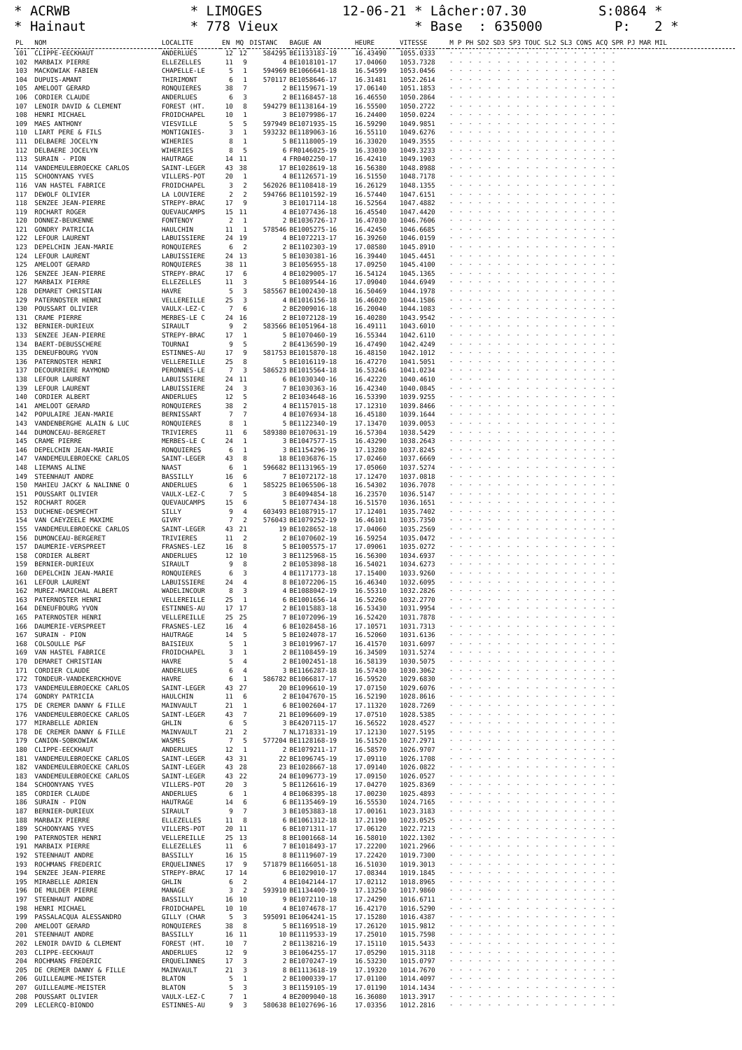* ACRWB * LIMOGES 12-06-21 * Lâcher:07.30 S:0864 * * Hainaut * 778 Vieux * Base : 635000 P: 2 *
| PL | NOM | LOCALITE | EN | MQ | DISTANC | BAGUE AN | HEURE | VITESSE | M P PH SD2 SD3 SP3 TOUC SL2 SL3 CONS ACQ SPR PJ MAR MIL |
| --- | --- | --- | --- | --- | --- | --- | --- | --- | --- |
| 101 | CLIPPE-EECKHAUT | ANDERLUES | 12 | 12 | 584295 | BE1133183-19 | 16.43490 | 1055.0333 | - - - - - - - - - - - - - - - - - - |
| 102 | MARBAIX PIERRE | ELLEZELLES | 11 | 9 | 4 | BE1018101-17 | 17.04060 | 1053.7328 | - - - - - - - - - - - - - - - - - - |
| 103 | MACKOWIAK FABIEN | CHAPELLE-LE | 5 | 1 | 594969 | BE1066641-18 | 16.54599 | 1053.0456 | - - - - - - - - - - - - - - - - - - |
| 104 | DUPUIS-AMANT | THIRIMONT | 6 | 1 | 570117 | BE1058646-17 | 16.31481 | 1052.2614 | - - - - - - - - - - - - - - - - - - |
| 105 | AMELOOT GERARD | RONQUIERES | 38 | 7 | 2 | BE1159671-19 | 17.06140 | 1051.1853 | - - - - - - - - - - - - - - - - - - |
| 106 | CORDIER CLAUDE | ANDERLUES | 6 | 3 | 2 | BE1168457-18 | 16.46550 | 1050.2864 | - - - - - - - - - - - - - - - - - - |
| 107 | LENOIR DAVID & CLEMENT | FOREST (HT. | 10 | 8 | 594279 | BE1138164-19 | 16.55500 | 1050.2722 | - - - - - - - - - - - - - - - - - - |
| 108 | HENRI MICHAEL | FROIDCHAPEL | 10 | 1 | 3 | BE1079986-17 | 16.24400 | 1050.0224 | - - - - - - - - - - - - - - - - - - |
| 109 | MAES ANTHONY | VIESVILLE | 5 | 5 | 597949 | BE1071935-15 | 16.59290 | 1049.9851 | - - - - - - - - - - - - - - - - - - |
| 110 | LIART PERE & FILS | MONTIGNIES- | 3 | 1 | 593232 | BE1189063-16 | 16.55110 | 1049.6276 | - - - - - - - - - - - - - - - - - - |
| 111 | DELBAERE JOCELYN | WIHERIES | 8 | 1 | 5 | BE1118005-19 | 16.33020 | 1049.3555 | - - - - - - - - - - - - - - - - - - |
| 112 | DELBAERE JOCELYN | WIHERIES | 8 | 5 | 6 | FR0146025-19 | 16.33030 | 1049.3233 | - - - - - - - - - - - - - - - - - - |
| 113 | SURAIN - PION | HAUTRAGE | 14 | 11 | 4 | FR0402250-17 | 16.42410 | 1049.1903 | - - - - - - - - - - - - - - - - - - |
| 114 | VANDEMEULEBROECKE CARLOS | SAINT-LEGER | 43 | 38 | 17 | BE1028619-18 | 16.56380 | 1048.8988 | - - - - - - - - - - - - - - - - - - |
| 115 | SCHOONYANS YVES | VILLERS-POT | 20 | 1 | 4 | BE1126571-19 | 16.51550 | 1048.7178 | - - - - - - - - - - - - - - - - - - |
| 116 | VAN HASTEL FABRICE | FROIDCHAPEL | 3 | 2 | 562026 | BE1108418-19 | 16.26129 | 1048.1355 | - - - - - - - - - - - - - - - - - - |
| 117 | DEWOLF OLIVIER | LA LOUVIERE | 2 | 2 | 594766 | BE1101592-19 | 16.57440 | 1047.6151 | - - - - - - - - - - - - - - - - - - |
| 118 | SENZEE JEAN-PIERRE | STREPY-BRAC | 17 | 9 | 3 | BE1017114-18 | 16.52564 | 1047.4882 | - - - - - - - - - - - - - - - - - - |
| 119 | ROCHART ROGER | QUEVAUCAMPS | 15 | 11 | 4 | BE1077436-18 | 16.45540 | 1047.4420 | - - - - - - - - - - - - - - - - - - |
| 120 | DONNEZ-BEUKENNE | FONTENOY | 2 | 1 | 2 | BE1036726-17 | 16.47030 | 1046.7606 | - - - - - - - - - - - - - - - - - - |
| 121 | GONDRY PATRICIA | HAULCHIN | 11 | 1 | 578546 | BE1005275-16 | 16.42450 | 1046.6685 | - - - - - - - - - - - - - - - - - - |
| 122 | LEFOUR LAURENT | LABUISSIERE | 24 | 19 | 4 | BE1072213-17 | 16.39260 | 1046.0159 | - - - - - - - - - - - - - - - - - - |
| 123 | DEPELCHIN JEAN-MARIE | RONQUIERES | 6 | 2 | 2 | BE1102303-19 | 17.08580 | 1045.8910 | - - - - - - - - - - - - - - - - - - |
| 124 | LEFOUR LAURENT | LABUISSIERE | 24 | 13 | 5 | BE1030381-16 | 16.39440 | 1045.4451 | - - - - - - - - - - - - - - - - - - |
| 125 | AMELOOT GERARD | RONQUIERES | 38 | 11 | 3 | BE1056955-18 | 17.09250 | 1045.4100 | - - - - - - - - - - - - - - - - - - |
| 126 | SENZEE JEAN-PIERRE | STREPY-BRAC | 17 | 6 | 4 | BE1029005-17 | 16.54124 | 1045.1365 | - - - - - - - - - - - - - - - - - - |
| 127 | MARBAIX PIERRE | ELLEZELLES | 11 | 3 | 5 | BE1089544-16 | 17.09040 | 1044.6949 | - - - - - - - - - - - - - - - - - - |
| 128 | DEMARET CHRISTIAN | HAVRE | 5 | 3 | 585567 | BE1002430-18 | 16.50469 | 1044.1978 | - - - - - - - - - - - - - - - - - - |
| 129 | PATERNOSTER HENRI | VELLEREILLE | 25 | 3 | 4 | BE1016156-18 | 16.46020 | 1044.1586 | - - - - - - - - - - - - - - - - - - |
| 130 | POUSSART OLIVIER | VAULX-LEZ-C | 7 | 6 | 2 | BE2009016-18 | 16.20040 | 1044.1083 | - - - - - - - - - - - - - - - - - - |
| 131 | CRAME PIERRE | MERBES-LE C | 24 | 16 | 2 | BE1072128-19 | 16.40280 | 1043.9542 | - - - - - - - - - - - - - - - - - - |
| 132 | BERNIER-DURIEUX | SIRAULT | 9 | 2 | 583566 | BE1051964-18 | 16.49111 | 1043.6010 | - - - - - - - - - - - - - - - - - - |
| 133 | SENZEE JEAN-PIERRE | STREPY-BRAC | 17 | 1 | 5 | BE1070460-19 | 16.55344 | 1042.6110 | - - - - - - - - - - - - - - - - - - |
| 134 | BAERT-DEBUSSCHERE | TOURNAI | 9 | 5 | 2 | BE4136590-19 | 16.47490 | 1042.4249 | - - - - - - - - - - - - - - - - - - |
| 135 | DENEUFBOURG YVON | ESTINNES-AU | 17 | 9 | 581753 | BE1015870-18 | 16.48150 | 1042.1012 | - - - - - - - - - - - - - - - - - - |
| 136 | PATERNOSTER HENRI | VELLEREILLE | 25 | 8 | 5 | BE1016119-18 | 16.47270 | 1041.5051 | - - - - - - - - - - - - - - - - - - |
| 137 | DECOURRIERE RAYMOND | PERONNES-LE | 7 | 3 | 586523 | BE1015564-18 | 16.53246 | 1041.0234 | - - - - - - - - - - - - - - - - - - |
| 138 | LEFOUR LAURENT | LABUISSIERE | 24 | 11 | 6 | BE1030340-16 | 16.42220 | 1040.4610 | - - - - - - - - - - - - - - - - - - |
| 139 | LEFOUR LAURENT | LABUISSIERE | 24 | 3 | 7 | BE1030363-16 | 16.42340 | 1040.0845 | - - - - - - - - - - - - - - - - - - |
| 140 | CORDIER ALBERT | ANDERLUES | 12 | 5 | 2 | BE1034648-16 | 16.53390 | 1039.9255 | - - - - - - - - - - - - - - - - - - |
| 141 | AMELOOT GERARD | RONQUIERES | 38 | 2 | 4 | BE1157015-18 | 17.12310 | 1039.8466 | - - - - - - - - - - - - - - - - - - |
| 142 | POPULAIRE JEAN-MARIE | BERNISSART | 7 | 7 | 4 | BE1076934-18 | 16.45180 | 1039.1644 | - - - - - - - - - - - - - - - - - - |
| 143 | VANDENBERGHE ALAIN & LUC | RONQUIERES | 8 | 1 | 5 | BE1122340-19 | 17.13470 | 1039.0053 | - - - - - - - - - - - - - - - - - - |
| 144 | DUMONCEAU-BERGERET | TRIVIERES | 11 | 6 | 589380 | BE1070631-19 | 16.57304 | 1038.5429 | - - - - - - - - - - - - - - - - - - |
| 145 | CRAME PIERRE | MERBES-LE C | 24 | 1 | 3 | BE1047577-15 | 16.43290 | 1038.2643 | - - - - - - - - - - - - - - - - - - |
| 146 | DEPELCHIN JEAN-MARIE | RONQUIERES | 6 | 1 | 3 | BE1154296-19 | 17.13280 | 1037.8245 | - - - - - - - - - - - - - - - - - - |
| 147 | VANDEMEULEBROECKE CARLOS | SAINT-LEGER | 43 | 8 | 18 | BE1036876-15 | 17.02460 | 1037.6669 | - - - - - - - - - - - - - - - - - - |
| 148 | LIEMANS ALINE | NAAST | 6 | 1 | 596682 | BE1131965-19 | 17.05060 | 1037.5274 | - - - - - - - - - - - - - - - - - - |
| 149 | STEENHAUT ANDRE | BASSILLY | 16 | 6 | 7 | BE1072172-18 | 17.12470 | 1037.0818 | - - - - - - - - - - - - - - - - - - |
| 150 | MAHIEU JACKY & NALINNE O | ANDERLUES | 6 | 1 | 585225 | BE1065506-18 | 16.54302 | 1036.7078 | - - - - - - - - - - - - - - - - - - |
| 151 | POUSSART OLIVIER | VAULX-LEZ-C | 7 | 5 | 3 | BE4094854-18 | 16.23570 | 1036.5147 | - - - - - - - - - - - - - - - - - - |
| 152 | ROCHART ROGER | QUEVAUCAMPS | 15 | 6 | 5 | BE1077434-18 | 16.51570 | 1036.1651 | - - - - - - - - - - - - - - - - - - |
| 153 | DUCHENE-DESMECHT | SILLY | 9 | 4 | 603493 | BE1087915-17 | 17.12401 | 1035.7402 | - - - - - - - - - - - - - - - - - - |
| 154 | VAN CAEYZEELE MAXIME | GIVRY | 7 | 2 | 576043 | BE1079252-19 | 16.46101 | 1035.7350 | - - - - - - - - - - - - - - - - - - |
| 155 | VANDEMEULEBROECKE CARLOS | SAINT-LEGER | 43 | 21 | 19 | BE1028652-18 | 17.04060 | 1035.2569 | - - - - - - - - - - - - - - - - - - |
| 156 | DUMONCEAU-BERGERET | TRIVIERES | 11 | 2 | 2 | BE1070602-19 | 16.59254 | 1035.0472 | - - - - - - - - - - - - - - - - - - |
| 157 | DAUMERIE-VERSPREET | FRASNES-LEZ | 16 | 8 | 5 | BE1005575-17 | 17.09061 | 1035.0272 | - - - - - - - - - - - - - - - - - - |
| 158 | CORDIER ALBERT | ANDERLUES | 12 | 10 | 3 | BE1125968-15 | 16.56300 | 1034.6937 | - - - - - - - - - - - - - - - - - - |
| 159 | BERNIER-DURIEUX | SIRAULT | 9 | 8 | 2 | BE1053898-18 | 16.54021 | 1034.6273 | - - - - - - - - - - - - - - - - - - |
| 160 | DEPELCHIN JEAN-MARIE | RONQUIERES | 6 | 3 | 4 | BE1171773-18 | 17.15400 | 1033.9260 | - - - - - - - - - - - - - - - - - - |
| 161 | LEFOUR LAURENT | LABUISSIERE | 24 | 4 | 8 | BE1072206-15 | 16.46340 | 1032.6095 | - - - - - - - - - - - - - - - - - - |
| 162 | MUREZ-MARICHAL ALBERT | WADELINCOUR | 8 | 3 | 4 | BE1088042-19 | 16.55310 | 1032.2826 | - - - - - - - - - - - - - - - - - - |
| 163 | PATERNOSTER HENRI | VELLEREILLE | 25 | 1 | 6 | BE1001656-14 | 16.52260 | 1032.2770 | - - - - - - - - - - - - - - - - - - |
| 164 | DENEUFBOURG YVON | ESTINNES-AU | 17 | 17 | 2 | BE1015883-18 | 16.53430 | 1031.9954 | - - - - - - - - - - - - - - - - - - |
| 165 | PATERNOSTER HENRI | VELLEREILLE | 25 | 25 | 7 | BE1072096-19 | 16.52420 | 1031.7878 | - - - - - - - - - - - - - - - - - - |
| 166 | DAUMERIE-VERSPREET | FRASNES-LEZ | 16 | 4 | 6 | BE1028458-16 | 17.10571 | 1031.7313 | - - - - - - - - - - - - - - - - - - |
| 167 | SURAIN - PION | HAUTRAGE | 14 | 5 | 5 | BE1024078-17 | 16.52060 | 1031.6136 | - - - - - - - - - - - - - - - - - - |
| 168 | COLSOULLE P&F | BAISIEUX | 5 | 1 | 3 | BE1019967-17 | 16.41570 | 1031.6097 | - - - - - - - - - - - - - - - - - - |
| 169 | VAN HASTEL FABRICE | FROIDCHAPEL | 3 | 1 | 2 | BE1108459-19 | 16.34509 | 1031.5274 | - - - - - - - - - - - - - - - - - - |
| 170 | DEMARET CHRISTIAN | HAVRE | 5 | 4 | 2 | BE1002451-18 | 16.58139 | 1030.5075 | - - - - - - - - - - - - - - - - - - |
| 171 | CORDIER CLAUDE | ANDERLUES | 6 | 4 | 3 | BE1166287-18 | 16.57430 | 1030.3062 | - - - - - - - - - - - - - - - - - - |
| 172 | TONDEUR-VANDEKERCKHOVE | HAVRE | 6 | 1 | 586782 | BE1066817-17 | 16.59520 | 1029.6830 | - - - - - - - - - - - - - - - - - - |
| 173 | VANDEMEULEBROECKE CARLOS | SAINT-LEGER | 43 | 27 | 20 | BE1096610-19 | 17.07150 | 1029.6076 | - - - - - - - - - - - - - - - - - - |
| 174 | GONDRY PATRICIA | HAULCHIN | 11 | 6 | 2 | BE1047670-15 | 16.52190 | 1028.8616 | - - - - - - - - - - - - - - - - - - |
| 175 | DE CREMER DANNY & FILLE | MAINVAULT | 21 | 1 | 6 | BE1002604-17 | 17.11320 | 1028.7269 | - - - - - - - - - - - - - - - - - - |
| 176 | VANDEMEULEBROECKE CARLOS | SAINT-LEGER | 43 | 7 | 21 | BE1096609-19 | 17.07510 | 1028.5385 | - - - - - - - - - - - - - - - - - - |
| 177 | MIRABELLE ADRIEN | GHLIN | 6 | 5 | 3 | BE4207115-17 | 16.56522 | 1028.4527 | - - - - - - - - - - - - - - - - - - |
| 178 | DE CREMER DANNY & FILLE | MAINVAULT | 21 | 2 | 7 | NL1718331-19 | 17.12130 | 1027.5195 | - - - - - - - - - - - - - - - - - - |
| 179 | CANION-SOBKOWIAK | WASMES | 7 | 5 | 577204 | BE1128168-19 | 16.51520 | 1027.2971 | - - - - - - - - - - - - - - - - - - |
| 180 | CLIPPE-EECKHAUT | ANDERLUES | 12 | 1 | 2 | BE1079211-17 | 16.58570 | 1026.9707 | - - - - - - - - - - - - - - - - - - |
| 181 | VANDEMEULEBROECKE CARLOS | SAINT-LEGER | 43 | 31 | 22 | BE1096745-19 | 17.09110 | 1026.1708 | - - - - - - - - - - - - - - - - - - |
| 182 | VANDEMEULEBROECKE CARLOS | SAINT-LEGER | 43 | 28 | 23 | BE1028667-18 | 17.09140 | 1026.0822 | - - - - - - - - - - - - - - - - - - |
| 183 | VANDEMEULEBROECKE CARLOS | SAINT-LEGER | 43 | 22 | 24 | BE1096773-19 | 17.09150 | 1026.0527 | - - - - - - - - - - - - - - - - - - |
| 184 | SCHOONYANS YVES | VILLERS-POT | 20 | 3 | 5 | BE1126616-19 | 17.04270 | 1025.8369 | - - - - - - - - - - - - - - - - - - |
| 185 | CORDIER CLAUDE | ANDERLUES | 6 | 1 | 4 | BE1068395-18 | 17.00230 | 1025.4893 | - - - - - - - - - - - - - - - - - - |
| 186 | SURAIN - PION | HAUTRAGE | 14 | 6 | 6 | BE1135469-19 | 16.55530 | 1024.7165 | - - - - - - - - - - - - - - - - - - |
| 187 | BERNIER-DURIEUX | SIRAULT | 9 | 7 | 3 | BE1053883-18 | 17.00161 | 1023.3183 | - - - - - - - - - - - - - - - - - - |
| 188 | MARBAIX PIERRE | ELLEZELLES | 11 | 8 | 6 | BE1061312-18 | 17.21190 | 1023.0525 | - - - - - - - - - - - - - - - - - - |
| 189 | SCHOONYANS YVES | VILLERS-POT | 20 | 11 | 6 | BE1071311-17 | 17.06120 | 1022.7213 | - - - - - - - - - - - - - - - - - - |
| 190 | PATERNOSTER HENRI | VELLEREILLE | 25 | 13 | 8 | BE1001668-14 | 16.58010 | 1022.1302 | - - - - - - - - - - - - - - - - - - |
| 191 | MARBAIX PIERRE | ELLEZELLES | 11 | 6 | 7 | BE1018493-17 | 17.22200 | 1021.2966 | - - - - - - - - - - - - - - - - - - |
| 192 | STEENHAUT ANDRE | BASSILLY | 16 | 15 | 8 | BE1119607-19 | 17.22420 | 1019.7300 | - - - - - - - - - - - - - - - - - - |
| 193 | ROCHMANS FREDERIC | ERQUELINNES | 17 | 9 | 571879 | BE1166051-18 | 16.51030 | 1019.3013 | - - - - - - - - - - - - - - - - - - |
| 194 | SENZEE JEAN-PIERRE | STREPY-BRAC | 17 | 14 | 6 | BE1029010-17 | 17.08344 | 1019.1845 | - - - - - - - - - - - - - - - - - - |
| 195 | MIRABELLE ADRIEN | GHLIN | 6 | 2 | 4 | BE1042144-17 | 17.02112 | 1018.8965 | - - - - - - - - - - - - - - - - - - |
| 196 | DE MULDER PIERRE | MANAGE | 3 | 2 | 593910 | BE1134400-19 | 17.13250 | 1017.9860 | - - - - - - - - - - - - - - - - - - |
| 197 | STEENHAUT ANDRE | BASSILLY | 16 | 10 | 9 | BE1072110-18 | 17.24290 | 1016.6711 | - - - - - - - - - - - - - - - - - - |
| 198 | HENRI MICHAEL | FROIDCHAPEL | 10 | 10 | 4 | BE1074678-17 | 16.42170 | 1016.5290 | - - - - - - - - - - - - - - - - - - |
| 199 | PASSALACQUA ALESSANDRO | GILLY (CHAR | 5 | 3 | 595091 | BE1064241-15 | 17.15280 | 1016.4387 | - - - - - - - - - - - - - - - - - - |
| 200 | AMELOOT GERARD | RONQUIERES | 38 | 8 | 5 | BE1169518-19 | 17.26120 | 1015.9812 | - - - - - - - - - - - - - - - - - - |
| 201 | STEENHAUT ANDRE | BASSILLY | 16 | 11 | 10 | BE1119533-19 | 17.25010 | 1015.7598 | - - - - - - - - - - - - - - - - - - |
| 202 | LENOIR DAVID & CLEMENT | FOREST (HT. | 10 | 7 | 2 | BE1138216-19 | 17.15110 | 1015.5433 | - - - - - - - - - - - - - - - - - - |
| 203 | CLIPPE-EECKHAUT | ANDERLUES | 12 | 9 | 3 | BE1064255-17 | 17.05290 | 1015.3118 | - - - - - - - - - - - - - - - - - - |
| 204 | ROCHMANS FREDERIC | ERQUELINNES | 17 | 3 | 2 | BE1070247-19 | 16.53230 | 1015.0797 | - - - - - - - - - - - - - - - - - - |
| 205 | DE CREMER DANNY & FILLE | MAINVAULT | 21 | 3 | 8 | BE1113618-19 | 17.19320 | 1014.7670 | - - - - - - - - - - - - - - - - - - |
| 206 | GUILLEAUME-MEISTER | BLATON | 5 | 1 | 2 | BE1000339-17 | 17.01100 | 1014.4097 | - - - - - - - - - - - - - - - - - - |
| 207 | GUILLEAUME-MEISTER | BLATON | 5 | 3 | 3 | BE1159105-19 | 17.01190 | 1014.1434 | - - - - - - - - - - - - - - - - - - |
| 208 | POUSSART OLIVIER | VAULX-LEZ-C | 7 | 1 | 4 | BE2009040-18 | 16.36080 | 1013.3917 | - - - - - - - - - - - - - - - - - - |
| 209 | LECLERCQ-BIONDO | ESTINNES-AU | 9 | 3 | 580638 | BE1027696-16 | 17.03356 | 1012.2816 | - - - - - - - - - - - - - - - - - - |